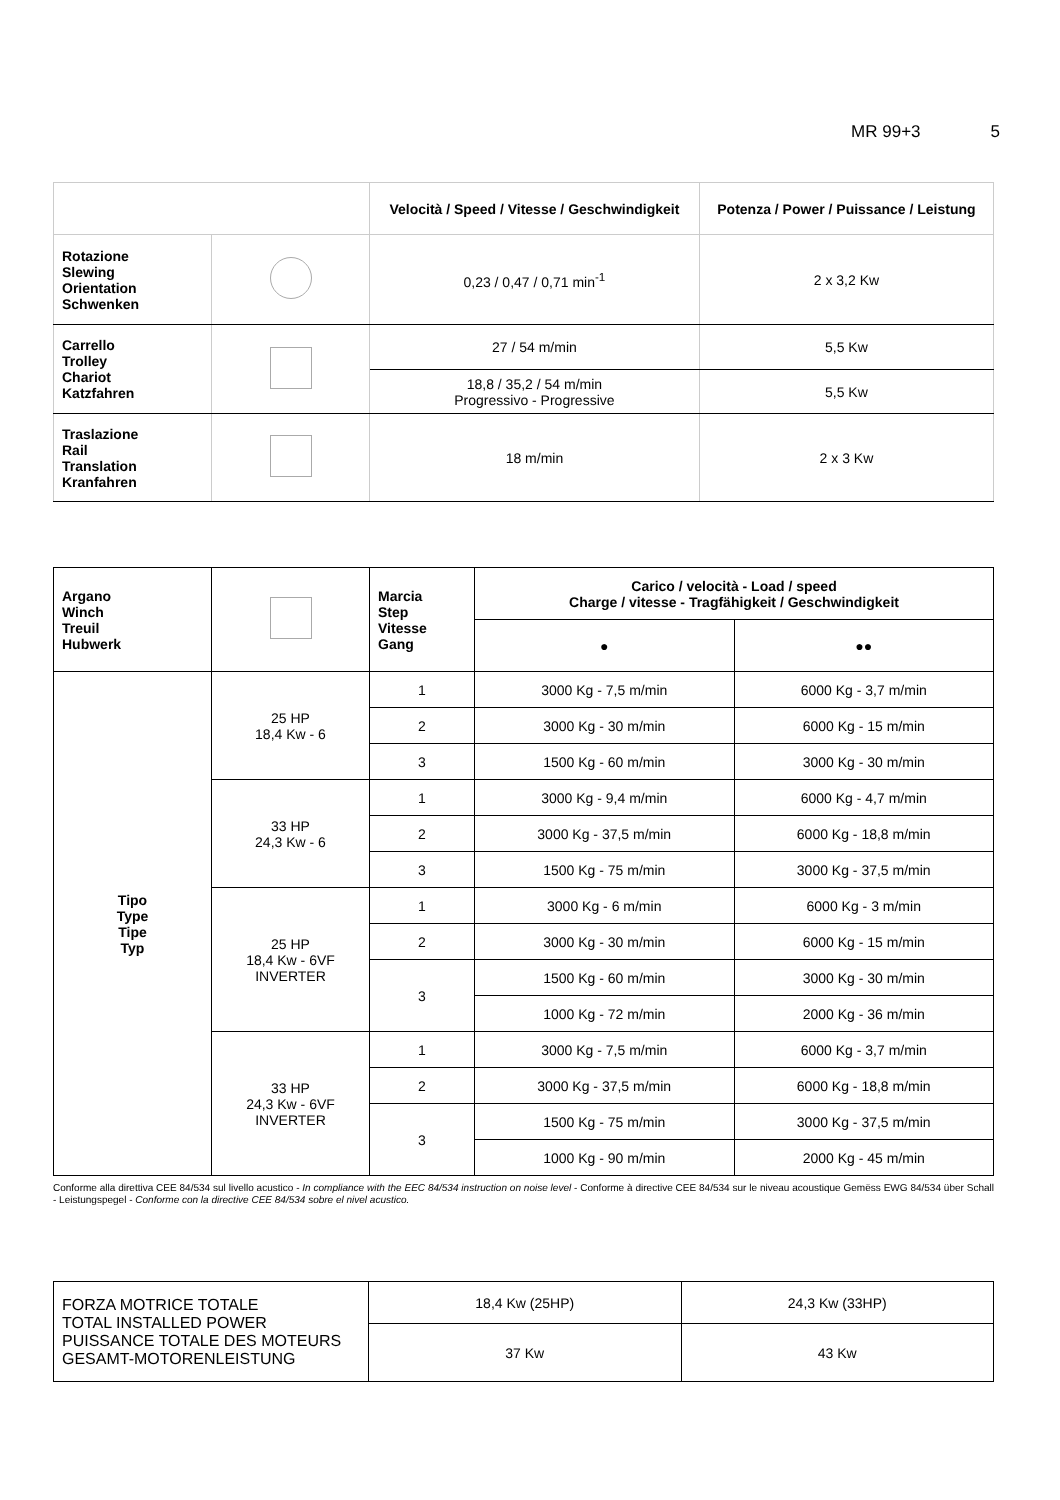MR 99+3 5
| | | Velocità / Speed / Vitesse / Geschwindigkeit | Potenza / Power / Puissance / Leistung |
| --- | --- | --- | --- |
| Rotazione Slewing Orientation Schwenken | | 0,23 / 0,47 / 0,71 min<sup>-1</sup> | 2 x 3,2 Kw |
| Carrello Trolley Chariot Katzfahren | | 27 / 54 m/min | 5,5 Kw |
| | | 18,8 / 35,2 / 54 m/min Progressivo - Progressive | 5,5 Kw |
| Traslazione Rail Translation Kranfahren | | 18 m/min | 2 x 3 Kw |
| Argano Winch Treuil Hubwerk | | Marcia Step Vitesse Gang | Carico / velocità - Load / speed Charge / vitesse - Tragfähigkeit / Geschwindigkeit | |
| | | | ● | ●● |
| Tipo Type Tipe Typ | 25 HP 18,4 Kw - 6 | 1 | 3000 Kg - 7,5 m/min | 6000 Kg - 3,7 m/min |
| | | 2 | 3000 Kg - 30 m/min | 6000 Kg - 15 m/min |
| | | 3 | 1500 Kg - 60 m/min | 3000 Kg - 30 m/min |
| | 33 HP 24,3 Kw - 6 | 1 | 3000 Kg - 9,4 m/min | 6000 Kg - 4,7 m/min |
| | | 2 | 3000 Kg - 37,5 m/min | 6000 Kg - 18,8 m/min |
| | | 3 | 1500 Kg - 75 m/min | 3000 Kg - 37,5 m/min |
| | 25 HP 18,4 Kw - 6VF INVERTER | 1 | 3000 Kg - 6 m/min | 6000 Kg - 3 m/min |
| | | 2 | 3000 Kg - 30 m/min | 6000 Kg - 15 m/min |
| | | 3 | 1500 Kg - 60 m/min | 3000 Kg - 30 m/min |
| | | | 1000 Kg - 72 m/min | 2000 Kg - 36 m/min |
| | 33 HP 24,3 Kw - 6VF INVERTER | 1 | 3000 Kg - 7,5 m/min | 6000 Kg - 3,7 m/min |
| | | 2 | 3000 Kg - 37,5 m/min | 6000 Kg - 18,8 m/min |
| | | 3 | 1500 Kg - 75 m/min | 3000 Kg - 37,5 m/min |
| | | | 1000 Kg - 90 m/min | 2000 Kg - 45 m/min |
Conforme alla direttiva CEE 84/534 sul livello acustico - In compliance with the EEC 84/534 instruction on noise level - Conforme à directive CEE 84/534 sur le niveau acoustique Gemëss EWG 84/534 über Schall - Leistungspegel - Conforme con la directive CEE 84/534 sobre el nivel acustico.
| FORZA MOTRICE TOTALE TOTAL INSTALLED POWER PUISSANCE TOTALE DES MOTEURS GESAMT-MOTORENLEISTUNG | 18,4 Kw (25HP) | 24,3 Kw (33HP) |
| | 37 Kw | 43 Kw |